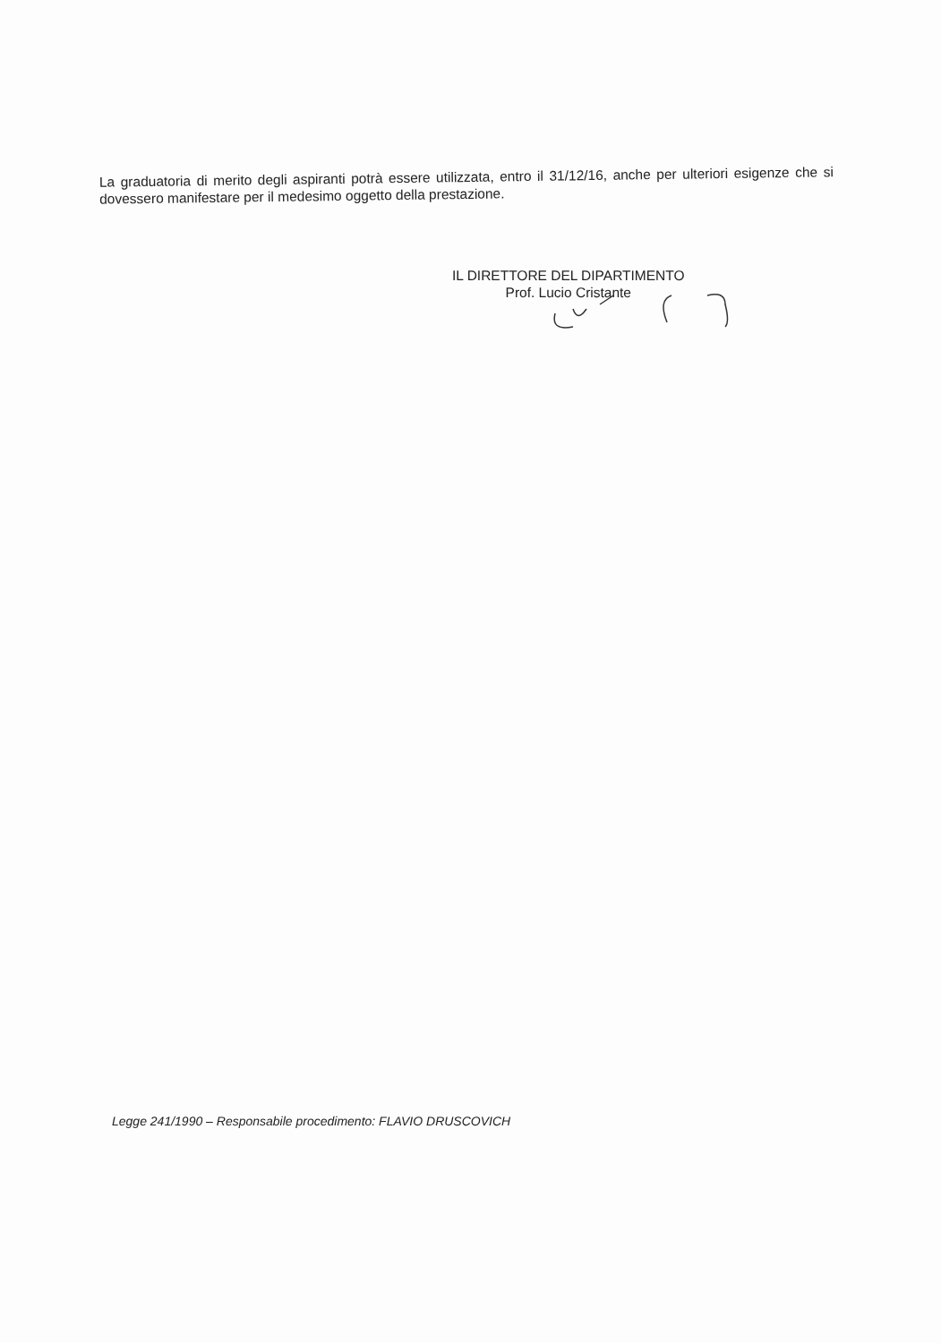La graduatoria di merito degli aspiranti potrà essere utilizzata, entro il 31/12/16, anche per ulteriori esigenze che si dovessero manifestare per il medesimo oggetto della prestazione.
IL DIRETTORE DEL DIPARTIMENTO
Prof. Lucio Cristante
Legge 241/1990 – Responsabile procedimento: FLAVIO DRUSCOVICH